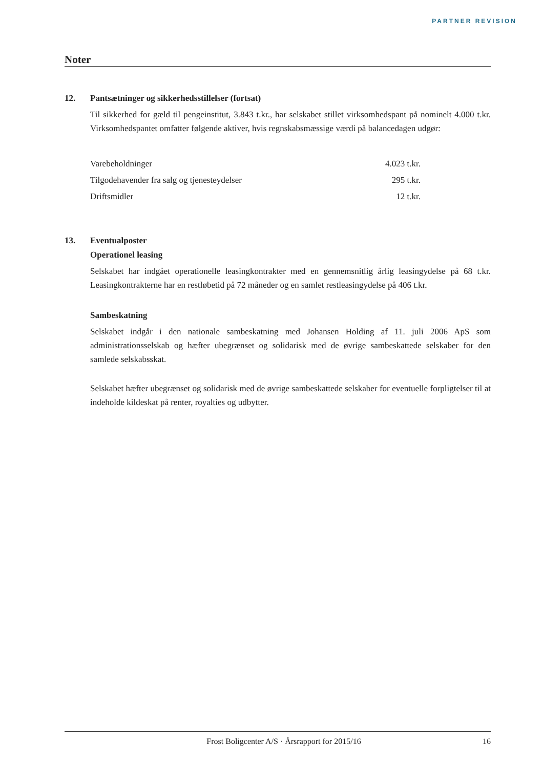PARTNER REVISION
Noter
12. Pantsætninger og sikkerhedsstillelser (fortsat)
Til sikkerhed for gæld til pengeinstitut, 3.843 t.kr., har selskabet stillet virksomhedspant på nominelt 4.000 t.kr. Virksomhedspantet omfatter følgende aktiver, hvis regnskabsmæssige værdi på balancedagen udgør:
| Varebeholdninger | 4.023 t.kr. |
| Tilgodehavender fra salg og tjenesteydelser | 295 t.kr. |
| Driftsmidler | 12 t.kr. |
13. Eventualposter
Operationel leasing
Selskabet har indgået operationelle leasingkontrakter med en gennemsnitlig årlig leasingydelse på 68 t.kr. Leasingkontrakterne har en restløbetid på 72 måneder og en samlet restleasingydelse på 406 t.kr.
Sambeskatning
Selskabet indgår i den nationale sambeskatning med Johansen Holding af 11. juli 2006 ApS som administrationsselskab og hæfter ubegrænset og solidarisk med de øvrige sambeskattede selskaber for den samlede selskabsskat.
Selskabet hæfter ubegrænset og solidarisk med de øvrige sambeskattede selskaber for eventuelle forpligtelser til at indeholde kildeskat på renter, royalties og udbytter.
Frost Boligcenter A/S · Årsrapport for 2015/16 16